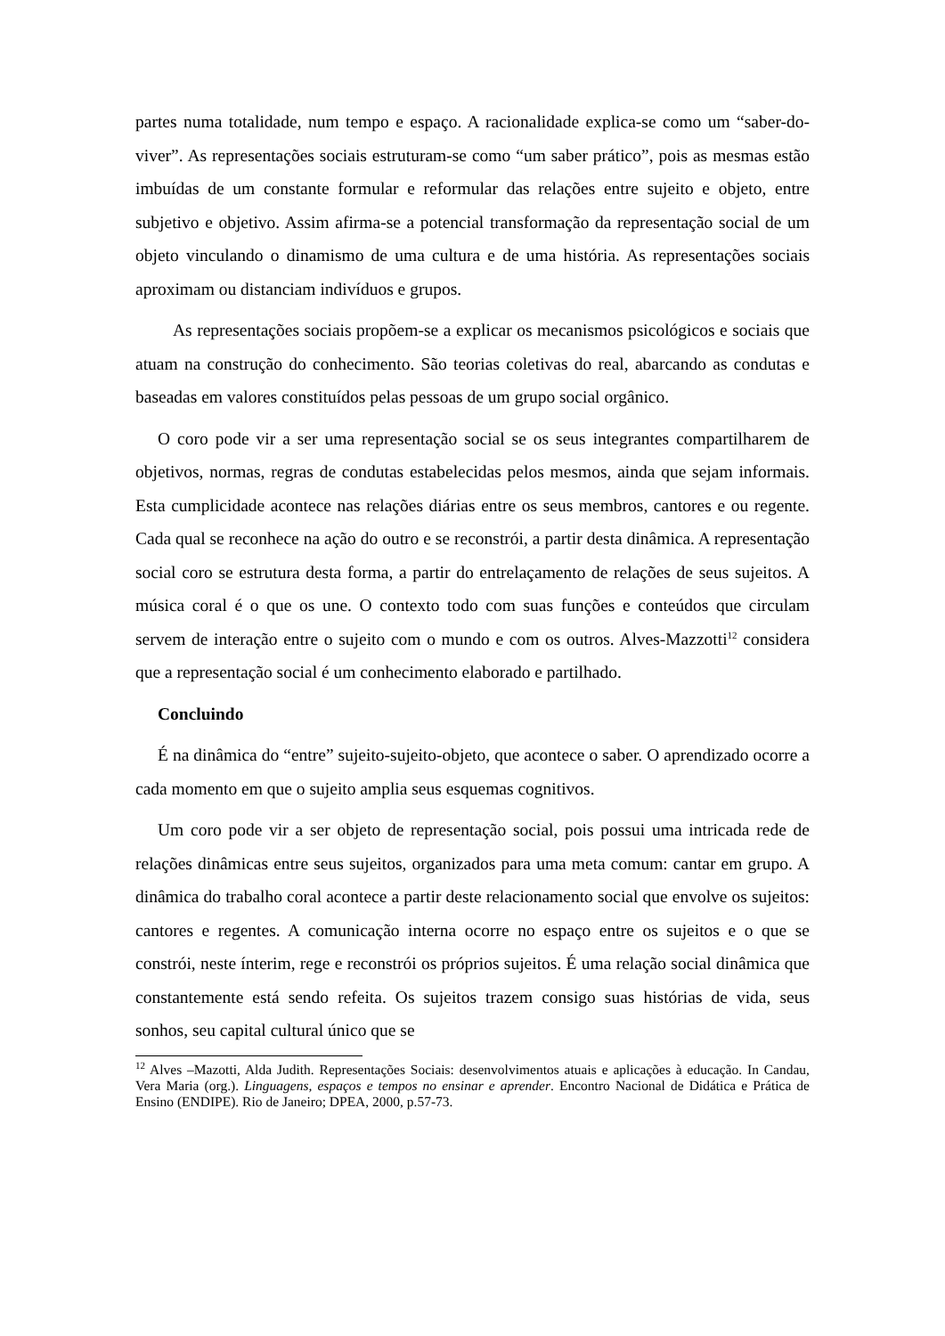partes numa totalidade, num tempo e espaço. A racionalidade explica-se como um “saber-do-viver”. As representações sociais estruturam-se como “um saber prático”, pois as mesmas estão imbuídas de um constante formular e reformular das relações entre sujeito e objeto, entre subjetivo e objetivo. Assim afirma-se a potencial transformação da representação social de um objeto vinculando o dinamismo de uma cultura e de uma história. As representações sociais aproximam ou distanciam indivíduos e grupos.
As representações sociais propõem-se a explicar os mecanismos psicológicos e sociais que atuam na construção do conhecimento. São teorias coletivas do real, abarcando as condutas e baseadas em valores constituídos pelas pessoas de um grupo social orgânico.
O coro pode vir a ser uma representação social se os seus integrantes compartilharem de objetivos, normas, regras de condutas estabelecidas pelos mesmos, ainda que sejam informais. Esta cumplicidade acontece nas relações diárias entre os seus membros, cantores e ou regente. Cada qual se reconhece na ação do outro e se reconstrói, a partir desta dinâmica. A representação social coro se estrutura desta forma, a partir do entrelaçamento de relações de seus sujeitos. A música coral é o que os une. O contexto todo com suas funções e conteúdos que circulam servem de interação entre o sujeito com o mundo e com os outros. Alves-Mazzotti<sup>12</sup> considera que a representação social é um conhecimento elaborado e partilhado.
Concluindo
É na dinâmica do “entre” sujeito-sujeito-objeto, que acontece o saber. O aprendizado ocorre a cada momento em que o sujeito amplia seus esquemas cognitivos.
Um coro pode vir a ser objeto de representação social, pois possui uma intricada rede de relações dinâmicas entre seus sujeitos, organizados para uma meta comum: cantar em grupo. A dinâmica do trabalho coral acontece a partir deste relacionamento social que envolve os sujeitos: cantores e regentes. A comunicação interna ocorre no espaço entre os sujeitos e o que se constrói, neste ínterim, rege e reconstrói os próprios sujeitos. É uma relação social dinâmica que constantemente está sendo refeita. Os sujeitos trazem consigo suas histórias de vida, seus sonhos, seu capital cultural único que se
<sup>12</sup> Alves –Mazotti, Alda Judith. Representações Sociais: desenvolvimentos atuais e aplicações à educação. In Candau, Vera Maria (org.). Linguagens, espaços e tempos no ensinar e aprender. Encontro Nacional de Didática e Prática de Ensino (ENDIPE). Rio de Janeiro; DPEA, 2000, p.57-73.